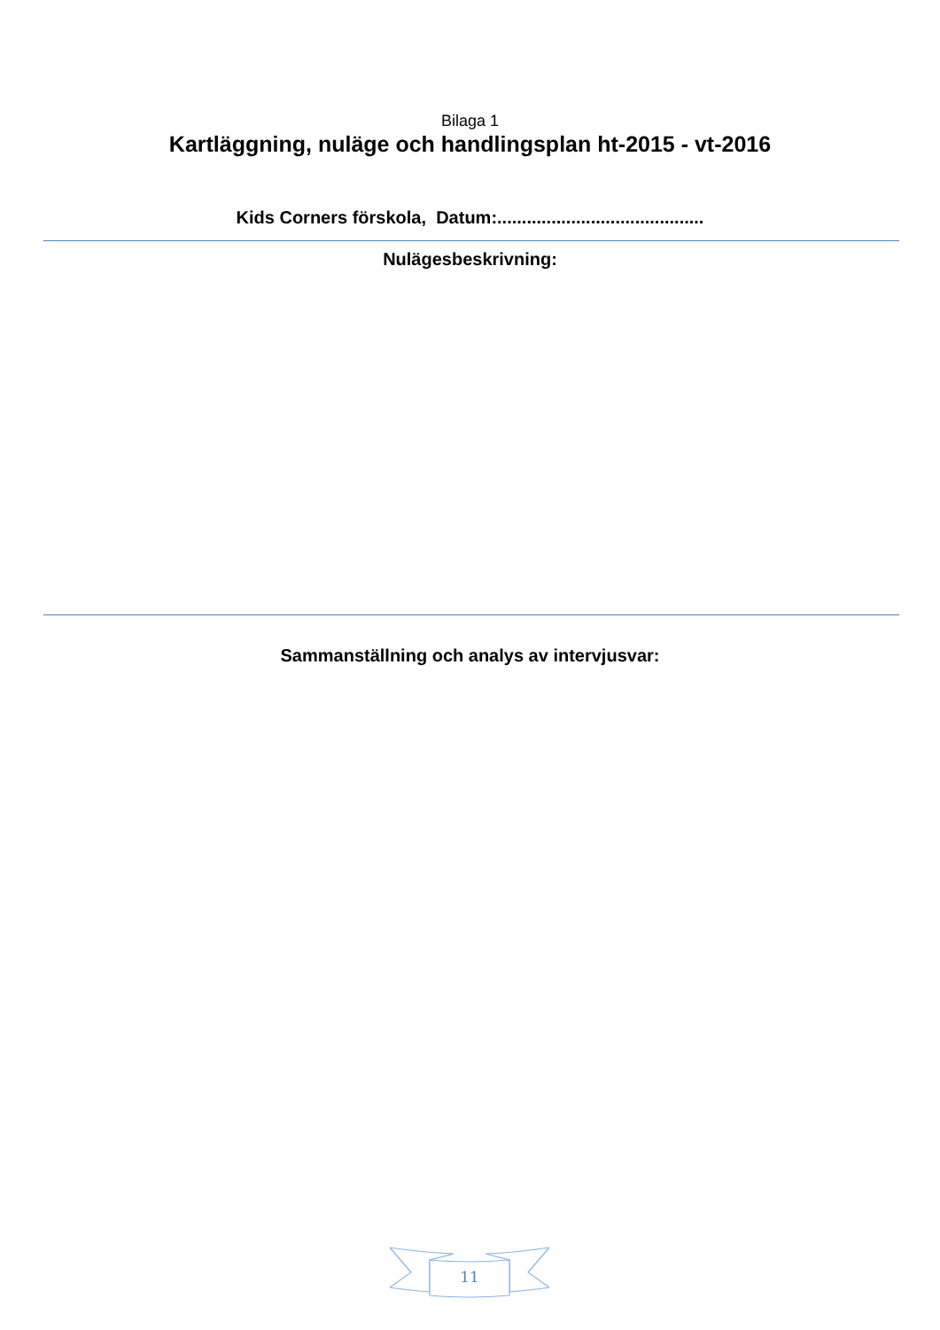Bilaga 1
Kartläggning, nuläge och handlingsplan ht-2015 - vt-2016
Kids Corners förskola, Datum:..........................................
Nulägesbeskrivning:
Sammanställning och analys av intervjusvar:
11